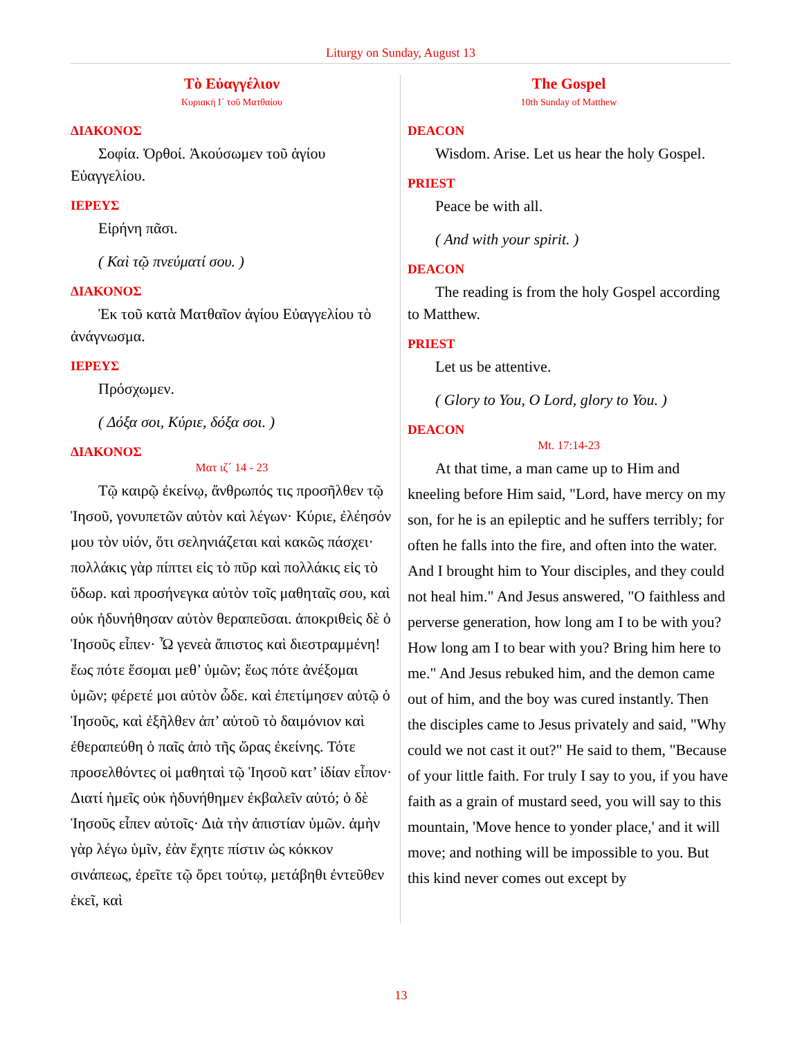Liturgy on Sunday, August 13
Τὸ Εὐαγγέλιον
Κυριακὴ Ι´ τοῦ Ματθαίου
ΔΙΑΚΟΝΟΣ
Σοφία. Ὀρθοί. Ἀκούσωμεν τοῦ ἁγίου Εὐαγγελίου.
ΙΕΡΕΥΣ
Εἰρήνη πᾶσι.
( Καὶ τῷ πνεύματί σου. )
ΔΙΑΚΟΝΟΣ
Ἐκ τοῦ κατὰ Ματθαῖον ἁγίου Εὐαγγελίου τὸ ἀνάγνωσμα.
ΙΕΡΕΥΣ
Πρόσχωμεν.
( Δόξα σοι, Κύριε, δόξα σοι. )
ΔΙΑΚΟΝΟΣ
Ματ ιζ´ 14 - 23
Τῷ καιρῷ ἐκείνῳ, ἄνθρωπός τις προσῆλθεν τῷ Ἰησοῦ, γονυπετῶν αὐτὸν καὶ λέγων· Κύριε, ἐλέησόν μου τὸν υἱόν, ὅτι σεληνιάζεται καὶ κακῶς πάσχει· πολλάκις γὰρ πίπτει εἰς τὸ πῦρ καὶ πολλάκις εἰς τὸ ὕδωρ. καὶ προσήνεγκα αὐτὸν τοῖς μαθηταῖς σου, καὶ οὐκ ἠδυνήθησαν αὐτὸν θεραπεῦσαι. ἀποκριθεὶς δὲ ὁ Ἰησοῦς εἶπεν· Ὦ γενεὰ ἄπιστος καὶ διεστραμμένη! ἕως πότε ἔσομαι μεθ’ ὑμῶν; ἕως πότε ἀνέξομαι ὑμῶν; φέρετέ μοι αὐτὸν ὧδε. καὶ ἐπετίμησεν αὐτῷ ὁ Ἰησοῦς, καὶ ἐξῆλθεν ἀπ’ αὐτοῦ τὸ δαιμόνιον καὶ ἐθεραπεύθη ὁ παῖς ἀπὸ τῆς ὥρας ἐκείνης. Τότε προσελθόντες οἱ μαθηταὶ τῷ Ἰησοῦ κατ’ ἰδίαν εἶπον· Διατί ἡμεῖς οὐκ ἠδυνήθημεν ἐκβαλεῖν αὐτό; ὁ δὲ Ἰησοῦς εἶπεν αὐτοῖς· Διὰ τὴν ἀπιστίαν ὑμῶν. ἀμὴν γὰρ λέγω ὑμῖν, ἐὰν ἔχητε πίστιν ὡς κόκκον σινάπεως, ἐρεῖτε τῷ ὄρει τούτῳ, μετάβηθι ἐντεῦθεν ἐκεῖ, καὶ
The Gospel
10th Sunday of Matthew
DEACON
Wisdom. Arise. Let us hear the holy Gospel.
PRIEST
Peace be with all.
( And with your spirit. )
DEACON
The reading is from the holy Gospel according to Matthew.
PRIEST
Let us be attentive.
( Glory to You, O Lord, glory to You. )
DEACON
Mt. 17:14-23
At that time, a man came up to Him and kneeling before Him said, "Lord, have mercy on my son, for he is an epileptic and he suffers terribly; for often he falls into the fire, and often into the water. And I brought him to Your disciples, and they could not heal him." And Jesus answered, "O faithless and perverse generation, how long am I to be with you? How long am I to bear with you? Bring him here to me." And Jesus rebuked him, and the demon came out of him, and the boy was cured instantly. Then the disciples came to Jesus privately and said, "Why could we not cast it out?" He said to them, "Because of your little faith. For truly I say to you, if you have faith as a grain of mustard seed, you will say to this mountain, 'Move hence to yonder place,' and it will move; and nothing will be impossible to you. But this kind never comes out except by
13